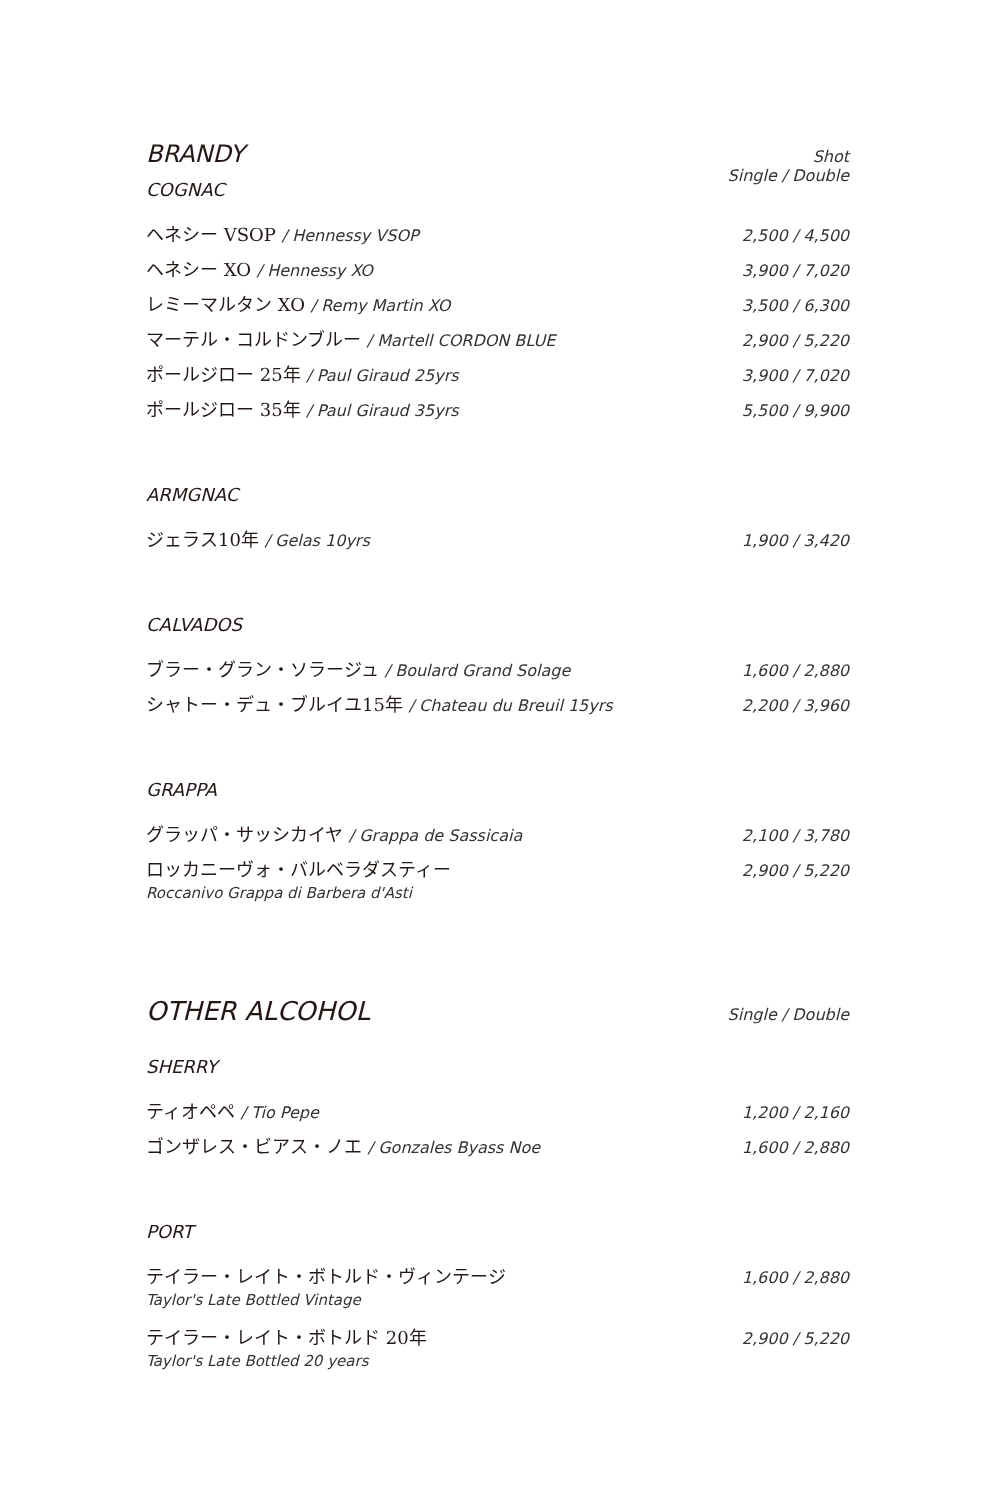BRANDY
Shot
Single / Double
COGNAC
ヘネシー VSOP / Hennessy VSOP 2,500 / 4,500
ヘネシー XO / Hennessy XO 3,900 / 7,020
レミーマルタン XO / Remy Martin XO 3,500 / 6,300
マーテル・コルドンブルー / Martell CORDON BLUE 2,900 / 5,220
ポールジロー 25年 / Paul Giraud 25yrs 3,900 / 7,020
ポールジロー 35年 / Paul Giraud 35yrs 5,500 / 9,900
ARMGNAC
ジェラス10年 / Gelas 10yrs 1,900 / 3,420
CALVADOS
ブラー・グラン・ソラージュ / Boulard Grand Solage 1,600 / 2,880
シャトー・デュ・ブルイユ15年 / Chateau du Breuil 15yrs 2,200 / 3,960
GRAPPA
グラッパ・サッシカイヤ / Grappa de Sassicaia 2,100 / 3,780
ロッカニーヴォ・バルベラダスティー 2,900 / 5,220
Roccanivo Grappa di Barbera d'Asti
OTHER ALCOHOL
Single / Double
SHERRY
ティオペペ / Tio Pepe 1,200 / 2,160
ゴンザレス・ビアス・ノエ / Gonzales Byass Noe 1,600 / 2,880
PORT
テイラー・レイト・ボトルド・ヴィンテージ 1,600 / 2,880
Taylor's Late Bottled Vintage
テイラー・レイト・ボトルド 20年 2,900 / 5,220
Taylor's Late Bottled 20 years